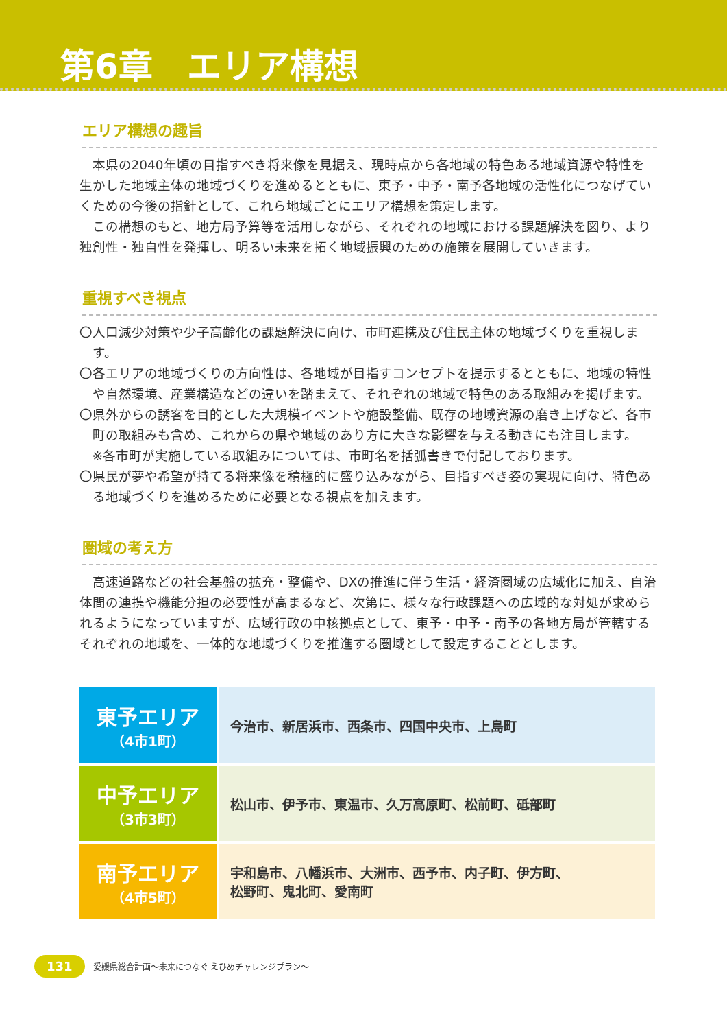第6章　エリア構想
エリア構想の趣旨
本県の2040年頃の目指すべき将来像を見据え、現時点から各地域の特色ある地域資源や特性を生かした地域主体の地域づくりを進めるとともに、東予・中予・南予各地域の活性化につなげていくための今後の指針として、これら地域ごとにエリア構想を策定します。
この構想のもと、地方局予算等を活用しながら、それぞれの地域における課題解決を図り、より独創性・独自性を発揮し、明るい未来を拓く地域振興のための施策を展開していきます。
重視すべき視点
〇人口減少対策や少子高齢化の課題解決に向け、市町連携及び住民主体の地域づくりを重視します。
〇各エリアの地域づくりの方向性は、各地域が目指すコンセプトを提示するとともに、地域の特性や自然環境、産業構造などの違いを踏まえて、それぞれの地域で特色のある取組みを掲げます。
〇県外からの誘客を目的とした大規模イベントや施設整備、既存の地域資源の磨き上げなど、各市町の取組みも含め、これからの県や地域のあり方に大きな影響を与える動きにも注目します。
※各市町が実施している取組みについては、市町名を括弧書きで付記しております。
〇県民が夢や希望が持てる将来像を積極的に盛り込みながら、目指すべき姿の実現に向け、特色ある地域づくりを進めるために必要となる視点を加えます。
圏域の考え方
高速道路などの社会基盤の拡充・整備や、DXの推進に伴う生活・経済圏域の広域化に加え、自治体間の連携や機能分担の必要性が高まるなど、次第に、様々な行政課題への広域的な対処が求められるようになっていますが、広域行政の中核拠点として、東予・中予・南予の各地方局が管轄するそれぞれの地域を、一体的な地域づくりを推進する圏域として設定することとします。
| 東予エリア （4市1町） | 今治市、新居浜市、西条市、四国中央市、上島町 |
| 中予エリア （3市3町） | 松山市、伊予市、東温市、久万高原町、松前町、砥部町 |
| 南予エリア （4市5町） | 宇和島市、八幡浜市、大洲市、西予市、内子町、伊方町、 松野町、鬼北町、愛南町 |
131 愛媛県総合計画～未来につなぐ えひめチャレンジプラン～